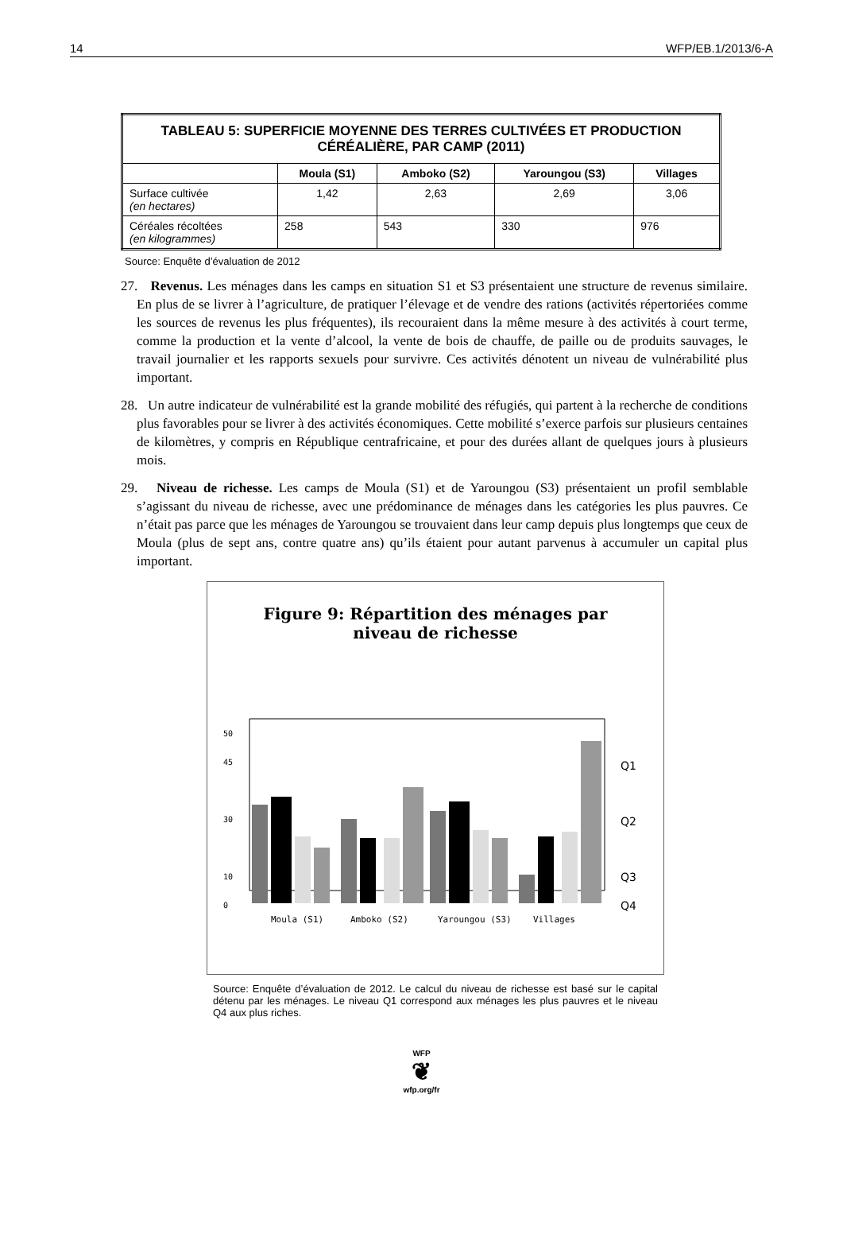14 WFP/EB.1/2013/6-A
| TABLEAU 5: SUPERFICIE MOYENNE DES TERRES CULTIVÉES ET PRODUCTION CÉRÉALIÈRE, PAR CAMP (2011) | | | | |
| --- | --- | --- | --- | --- |
| | Moula (S1) | Amboko (S2) | Yaroungou (S3) | Villages |
| Surface cultivée (en hectares) | 1,42 | 2,63 | 2,69 | 3,06 |
| Céréales récoltées (en kilogrammes) | 258 | 543 | 330 | 976 |
Source: Enquête d’évaluation de 2012
27. Revenus. Les ménages dans les camps en situation S1 et S3 présentaient une structure de revenus similaire. En plus de se livrer à l’agriculture, de pratiquer l’élevage et de vendre des rations (activités répertoriées comme les sources de revenus les plus fréquentes), ils recouraient dans la même mesure à des activités à court terme, comme la production et la vente d’alcool, la vente de bois de chauffe, de paille ou de produits sauvages, le travail journalier et les rapports sexuels pour survivre. Ces activités dénotent un niveau de vulnérabilité plus important.
28. Un autre indicateur de vulnérabilité est la grande mobilité des réfugiés, qui partent à la recherche de conditions plus favorables pour se livrer à des activités économiques. Cette mobilité s’exerce parfois sur plusieurs centaines de kilomètres, y compris en République centrafricaine, et pour des durées allant de quelques jours à plusieurs mois.
29. Niveau de richesse. Les camps de Moula (S1) et de Yaroungou (S3) présentaient un profil semblable s’agissant du niveau de richesse, avec une prédominance de ménages dans les catégories les plus pauvres. Ce n’était pas parce que les ménages de Yaroungou se trouvaient dans leur camp depuis plus longtemps que ceux de Moula (plus de sept ans, contre quatre ans) qu’ils étaient pour autant parvenus à accumuler un capital plus important.
Figure 9: Répartition des ménages par
niveau de richesse
0
10
30
45
50
Moula (S1)
Amboko (S2)
Yaroungou (S3)
Villages
Q1
Q2
Q3
Q4
Source: Enquête d’évaluation de 2012. Le calcul du niveau de richesse est basé sur le capital détenu par les ménages. Le niveau Q1 correspond aux ménages les plus pauvres et le niveau Q4 aux plus riches.
WFP
❦
wfp.org/fr